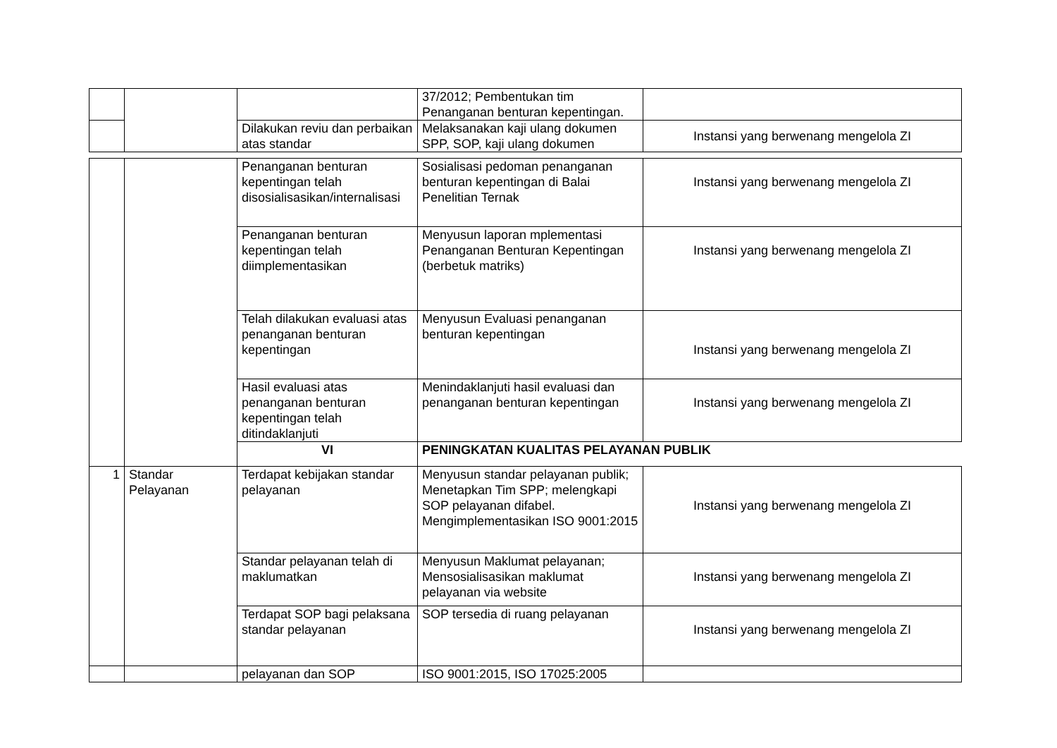| | | | 37/2012; Pembentukan tim Penanganan benturan kepentingan. | |
| | | Dilakukan reviu dan perbaikan atas standar | Melaksanakan kaji ulang dokumen SPP, SOP, kaji ulang dokumen | Instansi yang berwenang mengelola ZI |
| | | Penanganan benturan kepentingan telah disosialisasikan/internalisasi | Sosialisasi pedoman penanganan benturan kepentingan di Balai Penelitian Ternak | Instansi yang berwenang mengelola ZI |
| | | Penanganan benturan kepentingan telah diimplementasikan | Menyusun laporan mplementasi Penanganan Benturan Kepentingan (berbetuk matriks) | Instansi yang berwenang mengelola ZI |
| | | Telah dilakukan evaluasi atas penanganan benturan kepentingan | Menyusun Evaluasi penanganan benturan kepentingan | Instansi yang berwenang mengelola ZI |
| | | Hasil evaluasi atas penanganan benturan kepentingan telah ditindaklanjuti | Menindaklanjuti hasil evaluasi dan penanganan benturan kepentingan | Instansi yang berwenang mengelola ZI |
| | | VI | PENINGKATAN KUALITAS PELAYANAN PUBLIK | |
| 1 | Standar Pelayanan | Terdapat kebijakan standar pelayanan | Menyusun standar pelayanan publik; Menetapkan Tim SPP; melengkapi SOP pelayanan difabel. Mengimplementasikan ISO 9001:2015 | Instansi yang berwenang mengelola ZI |
| | | Standar pelayanan telah di maklumatkan | Menyusun Maklumat pelayanan; Mensosialisasikan maklumat pelayanan via website | Instansi yang berwenang mengelola ZI |
| | | Terdapat SOP bagi pelaksana standar pelayanan | SOP tersedia di ruang pelayanan | Instansi yang berwenang mengelola ZI |
| | | pelayanan dan SOP | ISO 9001:2015, ISO 17025:2005 | |